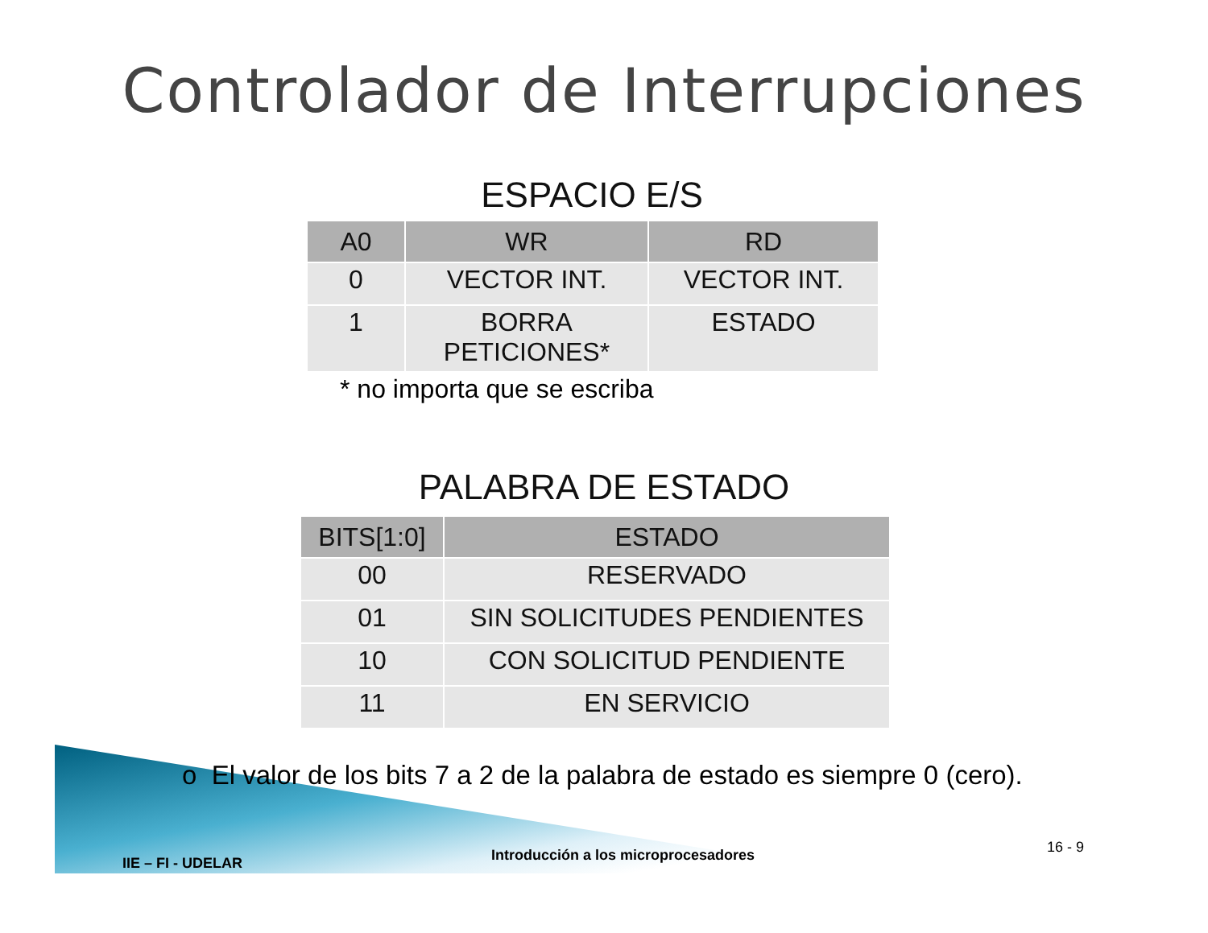Controlador de Interrupciones
ESPACIO E/S
| A0 | WR | RD |
| --- | --- | --- |
| 0 | VECTOR INT. | VECTOR INT. |
| 1 | BORRA PETICIONES* | ESTADO |
* no importa que se escriba
PALABRA DE ESTADO
| BITS[1:0] | ESTADO |
| --- | --- |
| 00 | RESERVADO |
| 01 | SIN SOLICITUDES PENDIENTES |
| 10 | CON SOLICITUD PENDIENTE |
| 11 | EN SERVICIO |
o El valor de los bits 7 a 2 de la palabra de estado es siempre 0 (cero).
IIE – FI - UDELAR
Introducción a los microprocesadores
16 - 9